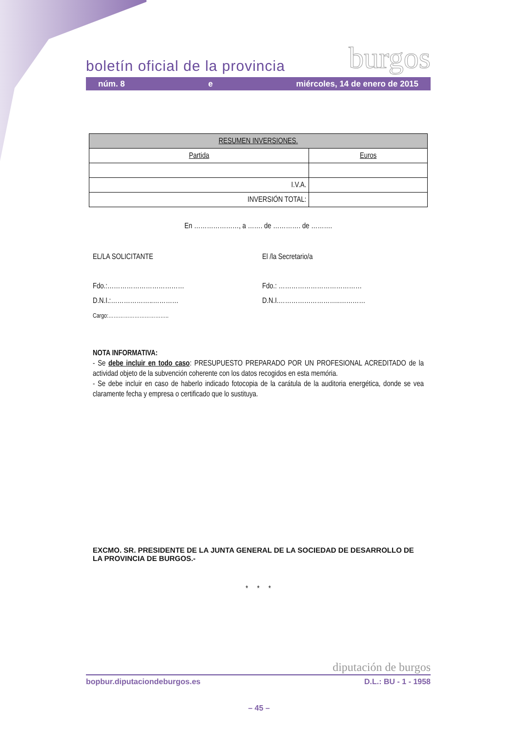boletín oficial de la provincia
burgos
núm. 8 e miércoles, 14 de enero de 2015
| RESUMEN INVERSIONES. | |
| --- | --- |
| Partida | Euros |
| I.V.A. | |
| INVERSIÓN TOTAL: | |
En …………………, a ……. de …………. de ……….
EL/LA SOLICITANTE
Fdo.:………………………………
D.N.I.:………………..…………
Cargo:……………………………..
El /la Secretario/a
Fdo.: …………………………………
D.N.I.………………………..…………
NOTA INFORMATIVA:
- Se debe incluir en todo caso: PRESUPUESTO PREPARADO POR UN PROFESIONAL ACREDITADO de la actividad objeto de la subvención coherente con los datos recogidos en esta memória.
- Se debe incluir en caso de haberlo indicado fotocopia de la carátula de la auditoria energética, donde se vea claramente fecha y empresa o certificado que lo sustituya.
EXCMO. SR. PRESIDENTE DE LA JUNTA GENERAL DE LA SOCIEDAD DE DESARROLLO DE LA PROVINCIA DE BURGOS.-
* * *
diputación de burgos
bopbur.diputaciondeburgos.es D.L.: BU - 1 - 1958
– 45 –